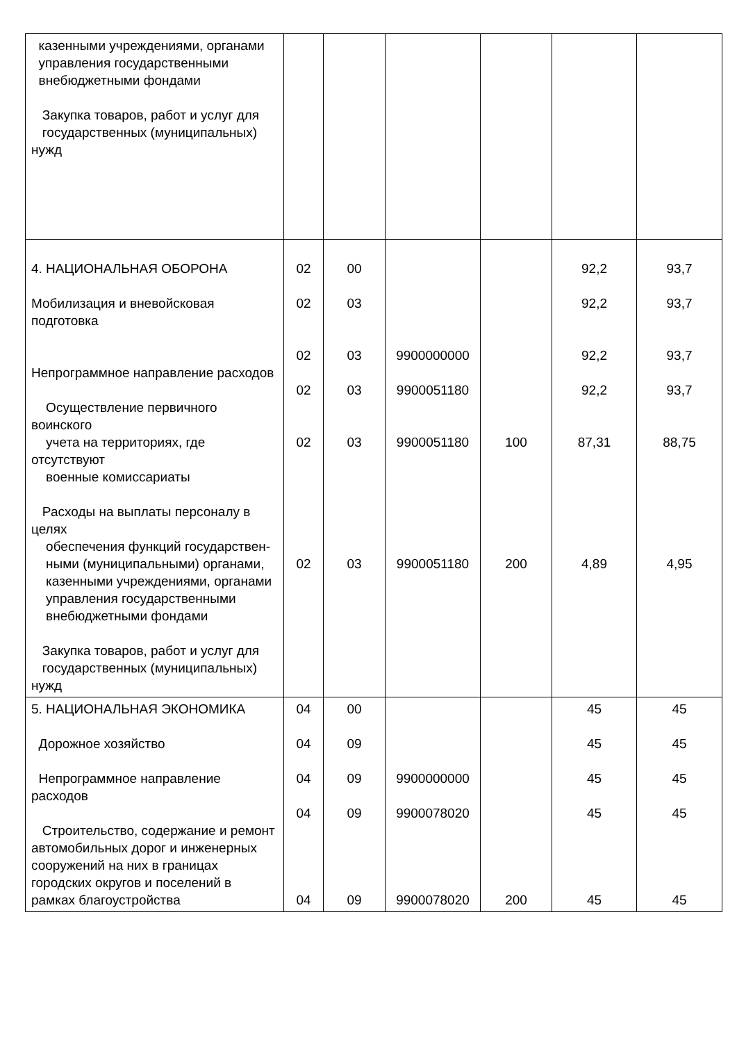| казенными учреждениями, органами управления государственными внебюджетными фондами Закупка товаров, работ и услуг для государственных (муниципальных) нужд | | | | | | |
| 4. НАЦИОНАЛЬНАЯ ОБОРОНА Мобилизация и вневойсковая подготовка Непрограммное направление расходов Осуществление первичного воинского учета на территориях, где отсутствуют военные комиссариаты Расходы на выплаты персоналу в целях обеспечения функций государствен- ными (муниципальными) органами, казенными учреждениями, органами управления государственными внебюджетными фондами Закупка товаров, работ и услуг для государственных (муниципальных) нужд | 02 02 02 02 02 02 | 00 03 03 03 03 03 | 9900000000 9900051180 9900051180 9900051180 | 100 200 | 92,2 92,2 92,2 92,2 87,31 4,89 | 93,7 93,7 93,7 93,7 88,75 4,95 |
| 5. НАЦИОНАЛЬНАЯ ЭКОНОМИКА Дорожное хозяйство Непрограммное направление расходов Строительство, содержание и ремонт автомобильных дорог и инженерных сооружений на них в границах городских округов и поселений в рамках благоустройства | 04 04 04 04 04 | 00 09 09 09 09 | 9900000000 9900078020 9900078020 | 200 | 45 45 45 45 45 | 45 45 45 45 45 |